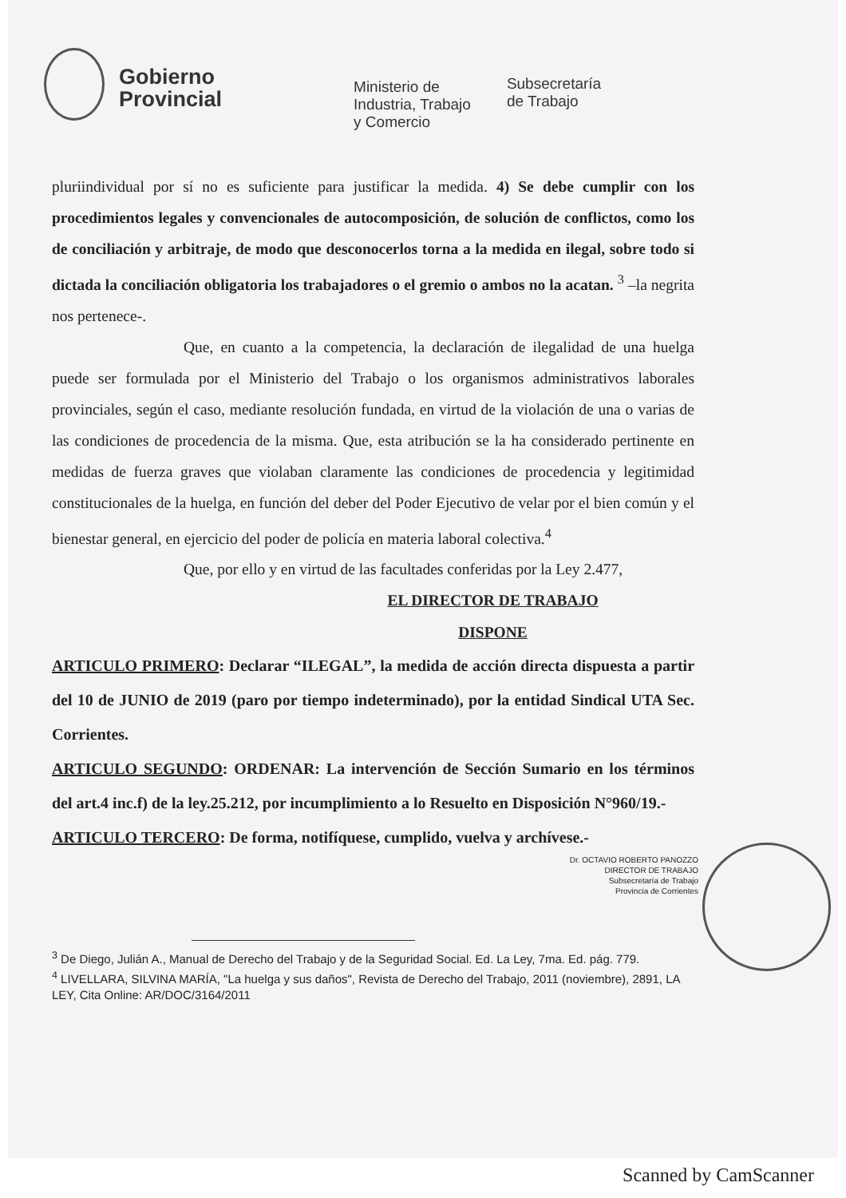Gobierno
Provincial
Ministerio de
Industria, Trabajo
y Comercio
Subsecretaría
de Trabajo
pluriindividual por sí no es suficiente para justificar la medida. 4) Se debe cumplir con los procedimientos legales y convencionales de autocomposición, de solución de conflictos, como los de conciliación y arbitraje, de modo que desconocerlos torna a la medida en ilegal, sobre todo si dictada la conciliación obligatoria los trabajadores o el gremio o ambos no la acatan. <sup>3</sup> –la negrita nos pertenece-.
Que, en cuanto a la competencia, la declaración de ilegalidad de una huelga puede ser formulada por el Ministerio del Trabajo o los organismos administrativos laborales provinciales, según el caso, mediante resolución fundada, en virtud de la violación de una o varias de las condiciones de procedencia de la misma. Que, esta atribución se la ha considerado pertinente en medidas de fuerza graves que violaban claramente las condiciones de procedencia y legitimidad constitucionales de la huelga, en función del deber del Poder Ejecutivo de velar por el bien común y el bienestar general, en ejercicio del poder de policía en materia laboral colectiva.<sup>4</sup>
Que, por ello y en virtud de las facultades conferidas por la Ley 2.477,
EL DIRECTOR DE TRABAJO
DISPONE
ARTICULO PRIMERO: Declarar “ILEGAL”, la medida de acción directa dispuesta a partir del 10 de JUNIO de 2019 (paro por tiempo indeterminado), por la entidad Sindical UTA Sec. Corrientes.
ARTICULO SEGUNDO: ORDENAR: La intervención de Sección Sumario en los términos del art.4 inc.f) de la ley.25.212, por incumplimiento a lo Resuelto en Disposición N°960/19.-
ARTICULO TERCERO: De forma, notifíquese, cumplido, vuelva y archívese.-
Dr. OCTAVIO ROBERTO PANOZZO
DIRECTOR DE TRABAJO
Subsecretaría de Trabajo
Provincia de Corrientes
<sup>3</sup> De Diego, Julián A., Manual de Derecho del Trabajo y de la Seguridad Social. Ed. La Ley, 7ma. Ed. pág. 779.
<sup>4</sup> LIVELLARA, SILVINA MARÍA, "La huelga y sus daños", Revista de Derecho del Trabajo, 2011 (noviembre), 2891, LA LEY, Cita Online: AR/DOC/3164/2011
Scanned by CamScanner